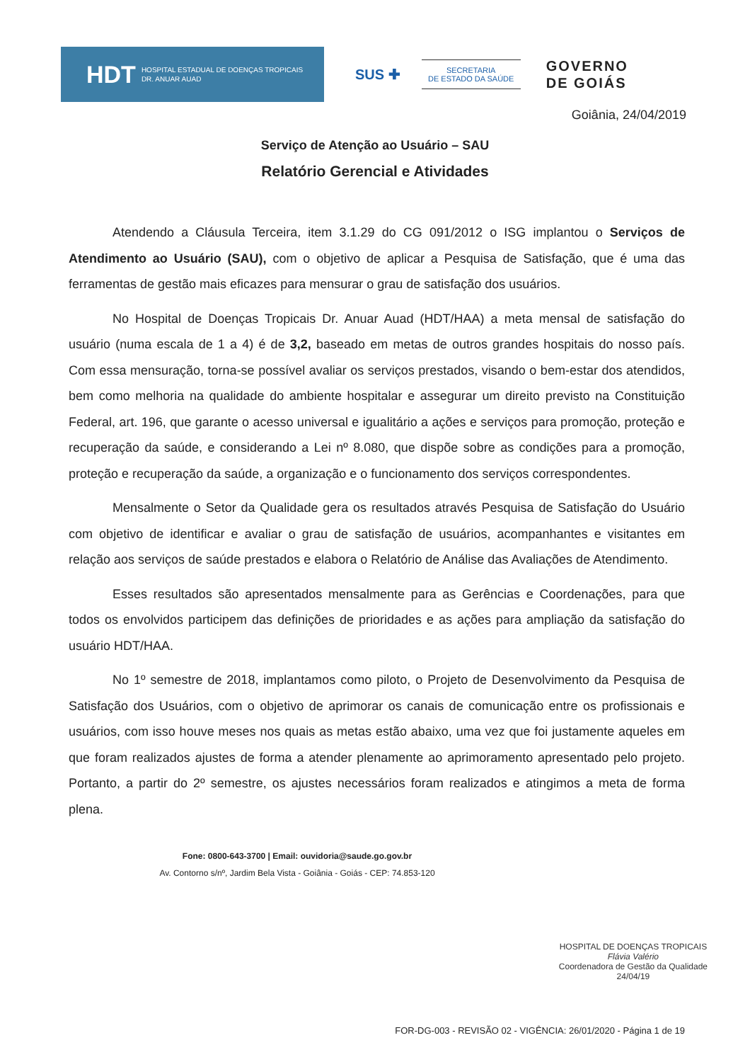HDT HOSPITAL ESTADUAL DE DOENÇAS TROPICAIS
DR. ANUAR AUAD
SUS ✚
SECRETARIA
DE ESTADO DA SAÚDE
GOVERNO
DE GOIÁS
Goiânia, 24/04/2019
Serviço de Atenção ao Usuário – SAU
Relatório Gerencial e Atividades
Atendendo a Cláusula Terceira, item 3.1.29 do CG 091/2012 o ISG implantou o Serviços de Atendimento ao Usuário (SAU), com o objetivo de aplicar a Pesquisa de Satisfação, que é uma das ferramentas de gestão mais eficazes para mensurar o grau de satisfação dos usuários.
No Hospital de Doenças Tropicais Dr. Anuar Auad (HDT/HAA) a meta mensal de satisfação do usuário (numa escala de 1 a 4) é de 3,2, baseado em metas de outros grandes hospitais do nosso país. Com essa mensuração, torna-se possível avaliar os serviços prestados, visando o bem-estar dos atendidos, bem como melhoria na qualidade do ambiente hospitalar e assegurar um direito previsto na Constituição Federal, art. 196, que garante o acesso universal e igualitário a ações e serviços para promoção, proteção e recuperação da saúde, e considerando a Lei nº 8.080, que dispõe sobre as condições para a promoção, proteção e recuperação da saúde, a organização e o funcionamento dos serviços correspondentes.
Mensalmente o Setor da Qualidade gera os resultados através Pesquisa de Satisfação do Usuário com objetivo de identificar e avaliar o grau de satisfação de usuários, acompanhantes e visitantes em relação aos serviços de saúde prestados e elabora o Relatório de Análise das Avaliações de Atendimento.
Esses resultados são apresentados mensalmente para as Gerências e Coordenações, para que todos os envolvidos participem das definições de prioridades e as ações para ampliação da satisfação do usuário HDT/HAA.
No 1º semestre de 2018, implantamos como piloto, o Projeto de Desenvolvimento da Pesquisa de Satisfação dos Usuários, com o objetivo de aprimorar os canais de comunicação entre os profissionais e usuários, com isso houve meses nos quais as metas estão abaixo, uma vez que foi justamente aqueles em que foram realizados ajustes de forma a atender plenamente ao aprimoramento apresentado pelo projeto. Portanto, a partir do 2º semestre, os ajustes necessários foram realizados e atingimos a meta de forma plena.
Fone: 0800-643-3700 | Email: ouvidoria@saude.go.gov.br
Av. Contorno s/nº, Jardim Bela Vista - Goiânia - Goiás - CEP: 74.853-120
HOSPITAL DE DOENÇAS TROPICAIS
Flávia Valério
Coordenadora de Gestão da Qualidade
24/04/19
FOR-DG-003 - REVISÃO 02 - VIGÊNCIA: 26/01/2020 - Página 1 de 19